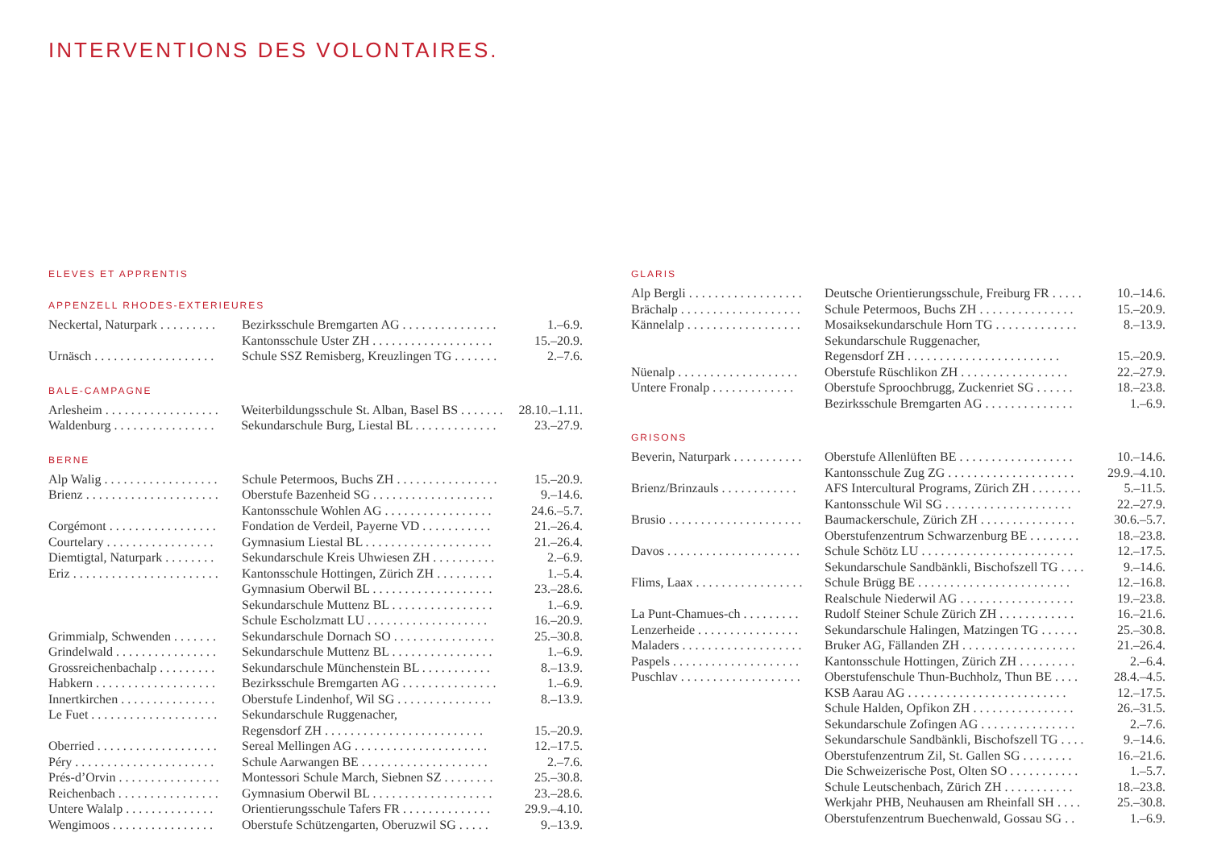INTERVENTIONS DES VOLONTAIRES.
ELEVES ET APPRENTIS
APPENZELL RHODES-EXTERIEURES
| Neckertal, Naturpark . . . . . . . . . | Bezirksschule Bremgarten AG . . . . . . . . . . . . . . . | 1.–6.9. |
| | Kantonsschule Uster ZH . . . . . . . . . . . . . . . . . . . | 15.–20.9. |
| Urnäsch . . . . . . . . . . . . . . . . . . . | Schule SSZ Remisberg, Kreuzlingen TG . . . . . . . | 2.–7.6. |
BALE-CAMPAGNE
| Arlesheim . . . . . . . . . . . . . . . . . . | Weiterbildungsschule St. Alban, Basel BS . . . . . . . | 28.10.–1.11. |
| Waldenburg . . . . . . . . . . . . . . . . | Sekundarschule Burg, Liestal BL . . . . . . . . . . . . . | 23.–27.9. |
BERNE
| Alp Walig . . . . . . . . . . . . . . . . . . | Schule Petermoos, Buchs ZH . . . . . . . . . . . . . . . . | 15.–20.9. |
| Brienz . . . . . . . . . . . . . . . . . . . . . | Oberstufe Bazenheid SG . . . . . . . . . . . . . . . . . . . | 9.–14.6. |
| | Kantonsschule Wohlen AG . . . . . . . . . . . . . . . . . | 24.6.–5.7. |
| Corgémont . . . . . . . . . . . . . . . . . | Fondation de Verdeil, Payerne VD . . . . . . . . . . . | 21.–26.4. |
| Courtelary . . . . . . . . . . . . . . . . . | Gymnasium Liestal BL . . . . . . . . . . . . . . . . . . . . | 21.–26.4. |
| Diemtigtal, Naturpark . . . . . . . . | Sekundarschule Kreis Uhwiesen ZH . . . . . . . . . . | 2.–6.9. |
| Eriz . . . . . . . . . . . . . . . . . . . . . . . | Kantonsschule Hottingen, Zürich ZH . . . . . . . . . | 1.–5.4. |
| | Gymnasium Oberwil BL . . . . . . . . . . . . . . . . . . . | 23.–28.6. |
| | Sekundarschule Muttenz BL . . . . . . . . . . . . . . . . | 1.–6.9. |
| | Schule Escholzmatt LU . . . . . . . . . . . . . . . . . . . | 16.–20.9. |
| Grimmialp, Schwenden . . . . . . . | Sekundarschule Dornach SO . . . . . . . . . . . . . . . . | 25.–30.8. |
| Grindelwald . . . . . . . . . . . . . . . . | Sekundarschule Muttenz BL . . . . . . . . . . . . . . . . | 1.–6.9. |
| Grossreichenbachalp . . . . . . . . . | Sekundarschule Münchenstein BL . . . . . . . . . . . | 8.–13.9. |
| Habkern . . . . . . . . . . . . . . . . . . . | Bezirksschule Bremgarten AG . . . . . . . . . . . . . . . | 1.–6.9. |
| Innertkirchen . . . . . . . . . . . . . . . | Oberstufe Lindenhof, Wil SG . . . . . . . . . . . . . . . | 8.–13.9. |
| Le Fuet . . . . . . . . . . . . . . . . . . . . | Sekundarschule Ruggenacher, | |
| | Regensdorf ZH . . . . . . . . . . . . . . . . . . . . . . . . . | 15.–20.9. |
| Oberried . . . . . . . . . . . . . . . . . . . | Sereal Mellingen AG . . . . . . . . . . . . . . . . . . . . . | 12.–17.5. |
| Péry . . . . . . . . . . . . . . . . . . . . . . | Schule Aarwangen BE . . . . . . . . . . . . . . . . . . . . | 2.–7.6. |
| Prés-d’Orvin . . . . . . . . . . . . . . . . | Montessori Schule March, Siebnen SZ . . . . . . . . | 25.–30.8. |
| Reichenbach . . . . . . . . . . . . . . . . | Gymnasium Oberwil BL . . . . . . . . . . . . . . . . . . . | 23.–28.6. |
| Untere Walalp . . . . . . . . . . . . . . | Orientierungsschule Tafers FR . . . . . . . . . . . . . . | 29.9.–4.10. |
| Wengimoos . . . . . . . . . . . . . . . . | Oberstufe Schützengarten, Oberuzwil SG . . . . . | 9.–13.9. |
GLARIS
| Alp Bergli . . . . . . . . . . . . . . . . . . | Deutsche Orientierungsschule, Freiburg FR . . . . . | 10.–14.6. |
| Brächalp . . . . . . . . . . . . . . . . . . . | Schule Petermoos, Buchs ZH . . . . . . . . . . . . . . . | 15.–20.9. |
| Kännelalp . . . . . . . . . . . . . . . . . . | Mosaiksekundarschule Horn TG . . . . . . . . . . . . . | 8.–13.9. |
| | Sekundarschule Ruggenacher, | |
| | Regensdorf ZH . . . . . . . . . . . . . . . . . . . . . . . . | 15.–20.9. |
| Nüenalp . . . . . . . . . . . . . . . . . . . | Oberstufe Rüschlikon ZH . . . . . . . . . . . . . . . . . | 22.–27.9. |
| Untere Fronalp . . . . . . . . . . . . . | Oberstufe Sproochbrugg, Zuckenriet SG . . . . . . | 18.–23.8. |
| | Bezirksschule Bremgarten AG . . . . . . . . . . . . . . | 1.–6.9. |
GRISONS
| Beverin, Naturpark . . . . . . . . . . . | Oberstufe Allenlüften BE . . . . . . . . . . . . . . . . . . | 10.–14.6. |
| | Kantonsschule Zug ZG . . . . . . . . . . . . . . . . . . . . | 29.9.–4.10. |
| Brienz/Brinzauls . . . . . . . . . . . . | AFS Intercultural Programs, Zürich ZH . . . . . . . . | 5.–11.5. |
| | Kantonsschule Wil SG . . . . . . . . . . . . . . . . . . . . | 22.–27.9. |
| Brusio . . . . . . . . . . . . . . . . . . . . . | Baumackerschule, Zürich ZH . . . . . . . . . . . . . . . | 30.6.–5.7. |
| | Oberstufenzentrum Schwarzenburg BE . . . . . . . . | 18.–23.8. |
| Davos . . . . . . . . . . . . . . . . . . . . . | Schule Schötz LU . . . . . . . . . . . . . . . . . . . . . . . . | 12.–17.5. |
| | Sekundarschule Sandbänkli, Bischofszell TG . . . . | 9.–14.6. |
| Flims, Laax . . . . . . . . . . . . . . . . . | Schule Brügg BE . . . . . . . . . . . . . . . . . . . . . . . . | 12.–16.8. |
| | Realschule Niederwil AG . . . . . . . . . . . . . . . . . . | 19.–23.8. |
| La Punt-Chamues-ch . . . . . . . . . | Rudolf Steiner Schule Zürich ZH . . . . . . . . . . . . | 16.–21.6. |
| Lenzerheide . . . . . . . . . . . . . . . . | Sekundarschule Halingen, Matzingen TG . . . . . . | 25.–30.8. |
| Maladers . . . . . . . . . . . . . . . . . . . | Bruker AG, Fällanden ZH . . . . . . . . . . . . . . . . . . | 21.–26.4. |
| Paspels . . . . . . . . . . . . . . . . . . . . | Kantonsschule Hottingen, Zürich ZH . . . . . . . . . | 2.–6.4. |
| Puschlav . . . . . . . . . . . . . . . . . . . | Oberstufenschule Thun-Buchholz, Thun BE . . . . | 28.4.–4.5. |
| | KSB Aarau AG . . . . . . . . . . . . . . . . . . . . . . . . . | 12.–17.5. |
| | Schule Halden, Opfikon ZH . . . . . . . . . . . . . . . . | 26.–31.5. |
| | Sekundarschule Zofingen AG . . . . . . . . . . . . . . . | 2.–7.6. |
| | Sekundarschule Sandbänkli, Bischofszell TG . . . . | 9.–14.6. |
| | Oberstufenzentrum Zil, St. Gallen SG . . . . . . . . | 16.–21.6. |
| | Die Schweizerische Post, Olten SO . . . . . . . . . . . | 1.–5.7. |
| | Schule Leutschenbach, Zürich ZH . . . . . . . . . . . | 18.–23.8. |
| | Werkjahr PHB, Neuhausen am Rheinfall SH . . . . | 25.–30.8. |
| | Oberstufenzentrum Buechenwald, Gossau SG . . | 1.–6.9. |